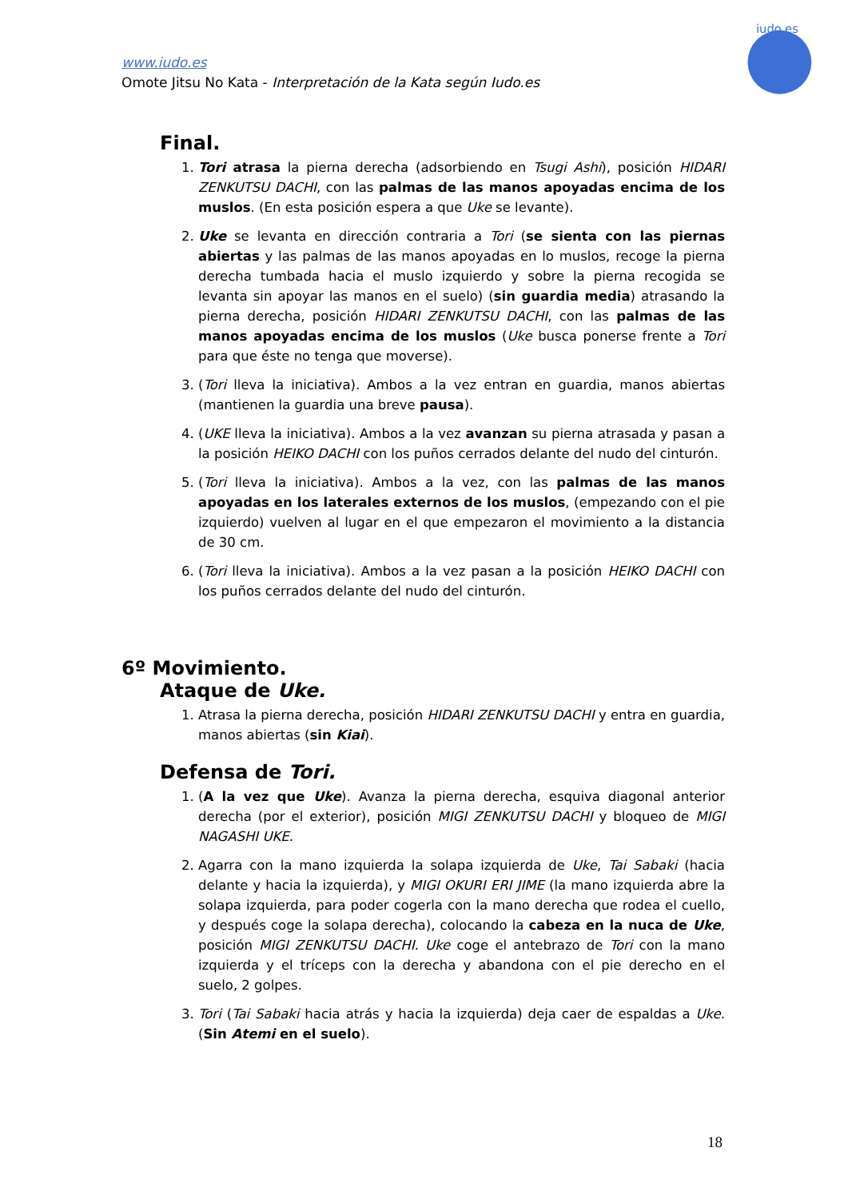www.iudo.es
Omote Jitsu No Kata - Interpretación de la Kata según Iudo.es
iudo.es
Final.
1. Tori atrasa la pierna derecha (adsorbiendo en Tsugi Ashi), posición HIDARI ZENKUTSU DACHI, con las palmas de las manos apoyadas encima de los muslos. (En esta posición espera a que Uke se levante).
2. Uke se levanta en dirección contraria a Tori (se sienta con las piernas abiertas y las palmas de las manos apoyadas en lo muslos, recoge la pierna derecha tumbada hacia el muslo izquierdo y sobre la pierna recogida se levanta sin apoyar las manos en el suelo) (sin guardia media) atrasando la pierna derecha, posición HIDARI ZENKUTSU DACHI, con las palmas de las manos apoyadas encima de los muslos (Uke busca ponerse frente a Tori para que éste no tenga que moverse).
3. (Tori lleva la iniciativa). Ambos a la vez entran en guardia, manos abiertas (mantienen la guardia una breve pausa).
4. (UKE lleva la iniciativa). Ambos a la vez avanzan su pierna atrasada y pasan a la posición HEIKO DACHI con los puños cerrados delante del nudo del cinturón.
5. (Tori lleva la iniciativa). Ambos a la vez, con las palmas de las manos apoyadas en los laterales externos de los muslos, (empezando con el pie izquierdo) vuelven al lugar en el que empezaron el movimiento a la distancia de 30 cm.
6. (Tori lleva la iniciativa). Ambos a la vez pasan a la posición HEIKO DACHI con los puños cerrados delante del nudo del cinturón.
6º Movimiento.
Ataque de Uke.
1. Atrasa la pierna derecha, posición HIDARI ZENKUTSU DACHI y entra en guardia, manos abiertas (sin Kiai).
Defensa de Tori.
1. (A la vez que Uke). Avanza la pierna derecha, esquiva diagonal anterior derecha (por el exterior), posición MIGI ZENKUTSU DACHI y bloqueo de MIGI NAGASHI UKE.
2. Agarra con la mano izquierda la solapa izquierda de Uke, Tai Sabaki (hacia delante y hacia la izquierda), y MIGI OKURI ERI JIME (la mano izquierda abre la solapa izquierda, para poder cogerla con la mano derecha que rodea el cuello, y después coge la solapa derecha), colocando la cabeza en la nuca de Uke, posición MIGI ZENKUTSU DACHI. Uke coge el antebrazo de Tori con la mano izquierda y el tríceps con la derecha y abandona con el pie derecho en el suelo, 2 golpes.
3. Tori (Tai Sabaki hacia atrás y hacia la izquierda) deja caer de espaldas a Uke. (Sin Atemi en el suelo).
18